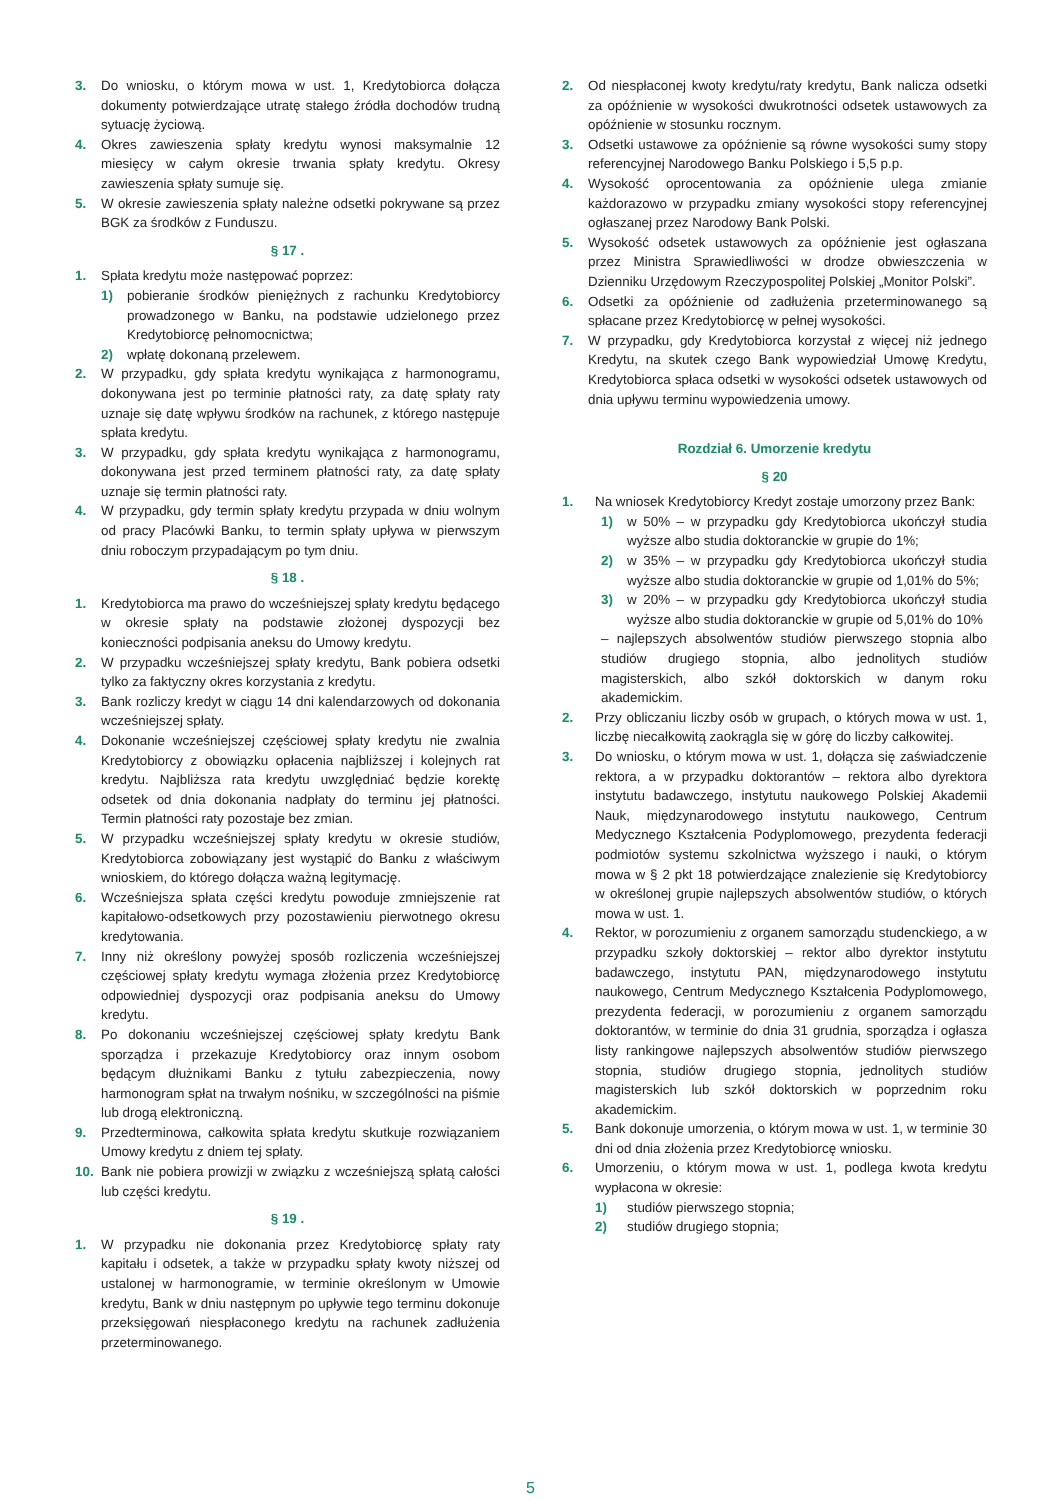3. Do wniosku, o którym mowa w ust. 1, Kredytobiorca dołącza dokumenty potwierdzające utratę stałego źródła dochodów trudną sytuację życiową.
4. Okres zawieszenia spłaty kredytu wynosi maksymalnie 12 miesięcy w całym okresie trwania spłaty kredytu. Okresy zawieszenia spłaty sumuje się.
5. W okresie zawieszenia spłaty należne odsetki pokrywane są przez BGK za środków z Funduszu.
§ 17 .
1. Spłata kredytu może następować poprzez:
1) pobieranie środków pieniężnych z rachunku Kredytobiorcy prowadzonego w Banku, na podstawie udzielonego przez Kredytobiorcę pełnomocnictwa;
2) wpłatę dokonaną przelewem.
2. W przypadku, gdy spłata kredytu wynikająca z harmonogramu, dokonywana jest po terminie płatności raty, za datę spłaty raty uznaje się datę wpływu środków na rachunek, z którego następuje spłata kredytu.
3. W przypadku, gdy spłata kredytu wynikająca z harmonogramu, dokonywana jest przed terminem płatności raty, za datę spłaty uznaje się termin płatności raty.
4. W przypadku, gdy termin spłaty kredytu przypada w dniu wolnym od pracy Placówki Banku, to termin spłaty upływa w pierwszym dniu roboczym przypadającym po tym dniu.
§ 18 .
1. Kredytobiorca ma prawo do wcześniejszej spłaty kredytu będącego w okresie spłaty na podstawie złożonej dyspozycji bez konieczności podpisania aneksu do Umowy kredytu.
2. W przypadku wcześniejszej spłaty kredytu, Bank pobiera odsetki tylko za faktyczny okres korzystania z kredytu.
3. Bank rozliczy kredyt w ciągu 14 dni kalendarzowych od dokonania wcześniejszej spłaty.
4. Dokonanie wcześniejszej częściowej spłaty kredytu nie zwalnia Kredytobiorcy z obowiązku opłacenia najbliższej i kolejnych rat kredytu. Najbliższa rata kredytu uwzględniać będzie korektę odsetek od dnia dokonania nadpłaty do terminu jej płatności. Termin płatności raty pozostaje bez zmian.
5. W przypadku wcześniejszej spłaty kredytu w okresie studiów, Kredytobiorca zobowiązany jest wystąpić do Banku z właściwym wnioskiem, do którego dołącza ważną legitymację.
6. Wcześniejsza spłata części kredytu powoduje zmniejszenie rat kapitałowo-odsetkowych przy pozostawieniu pierwotnego okresu kredytowania.
7. Inny niż określony powyżej sposób rozliczenia wcześniejszej częściowej spłaty kredytu wymaga złożenia przez Kredytobiorcę odpowiedniej dyspozycji oraz podpisania aneksu do Umowy kredytu.
8. Po dokonaniu wcześniejszej częściowej spłaty kredytu Bank sporządza i przekazuje Kredytobiorcy oraz innym osobom będącym dłużnikami Banku z tytułu zabezpieczenia, nowy harmonogram spłat na trwałym nośniku, w szczególności na piśmie lub drogą elektroniczną.
9. Przedterminowa, całkowita spłata kredytu skutkuje rozwiązaniem Umowy kredytu z dniem tej spłaty.
10. Bank nie pobiera prowizji w związku z wcześniejszą spłatą całości lub części kredytu.
§ 19 .
1. W przypadku nie dokonania przez Kredytobiorcę spłaty raty kapitału i odsetek, a także w przypadku spłaty kwoty niższej od ustalonej w harmonogramie, w terminie określonym w Umowie kredytu, Bank w dniu następnym po upływie tego terminu dokonuje przeksięgowań niespłaconego kredytu na rachunek zadłużenia przeterminowanego.
2. Od niespłaconej kwoty kredytu/raty kredytu, Bank nalicza odsetki za opóźnienie w wysokości dwukrotności odsetek ustawowych za opóźnienie w stosunku rocznym.
3. Odsetki ustawowe za opóźnienie są równe wysokości sumy stopy referencyjnej Narodowego Banku Polskiego i 5,5 p.p.
4. Wysokość oprocentowania za opóźnienie ulega zmianie każdorazowo w przypadku zmiany wysokości stopy referencyjnej ogłaszanej przez Narodowy Bank Polski.
5. Wysokość odsetek ustawowych za opóźnienie jest ogłaszana przez Ministra Sprawiedliwości w drodze obwieszczenia w Dzienniku Urzędowym Rzeczypospolitej Polskiej „Monitor Polski”.
6. Odsetki za opóźnienie od zadłużenia przeterminowanego są spłacane przez Kredytobiorcę w pełnej wysokości.
7. W przypadku, gdy Kredytobiorca korzystał z więcej niż jednego Kredytu, na skutek czego Bank wypowiedział Umowę Kredytu, Kredytobiorca spłaca odsetki w wysokości odsetek ustawowych od dnia upływu terminu wypowiedzenia umowy.
Rozdział 6. Umorzenie kredytu
§ 20
1. Na wniosek Kredytobiorcy Kredyt zostaje umorzony przez Bank:
1) w 50% – w przypadku gdy Kredytobiorca ukończył studia wyższe albo studia doktoranckie w grupie do 1%;
2) w 35% – w przypadku gdy Kredytobiorca ukończył studia wyższe albo studia doktoranckie w grupie od 1,01% do 5%;
3) w 20% – w przypadku gdy Kredytobiorca ukończył studia wyższe albo studia doktoranckie w grupie od 5,01% do 10%
– najlepszych absolwentów studiów pierwszego stopnia albo studiów drugiego stopnia, albo jednolitych studiów magisterskich, albo szkół doktorskich w danym roku akademickim.
2. Przy obliczaniu liczby osób w grupach, o których mowa w ust. 1, liczbę niecałkowitą zaokrągla się w górę do liczby całkowitej.
3. Do wniosku, o którym mowa w ust. 1, dołącza się zaświadczenie rektora, a w przypadku doktorantów – rektora albo dyrektora instytutu badawczego, instytutu naukowego Polskiej Akademii Nauk, międzynarodowego instytutu naukowego, Centrum Medycznego Kształcenia Podyplomowego, prezydenta federacji podmiotów systemu szkolnictwa wyższego i nauki, o którym mowa w § 2 pkt 18 potwierdzające znalezienie się Kredytobiorcy w określonej grupie najlepszych absolwentów studiów, o których mowa w ust. 1.
4. Rektor, w porozumieniu z organem samorządu studenckiego, a w przypadku szkoły doktorskiej – rektor albo dyrektor instytutu badawczego, instytutu PAN, międzynarodowego instytutu naukowego, Centrum Medycznego Kształcenia Podyplomowego, prezydenta federacji, w porozumieniu z organem samorządu doktorantów, w terminie do dnia 31 grudnia, sporządza i ogłasza listy rankingowe najlepszych absolwentów studiów pierwszego stopnia, studiów drugiego stopnia, jednolitych studiów magisterskich lub szkół doktorskich w poprzednim roku akademickim.
5. Bank dokonuje umorzenia, o którym mowa w ust. 1, w terminie 30 dni od dnia złożenia przez Kredytobiorcę wniosku.
6. Umorzeniu, o którym mowa w ust. 1, podlega kwota kredytu wypłacona w okresie:
1) studiów pierwszego stopnia;
2) studiów drugiego stopnia;
5